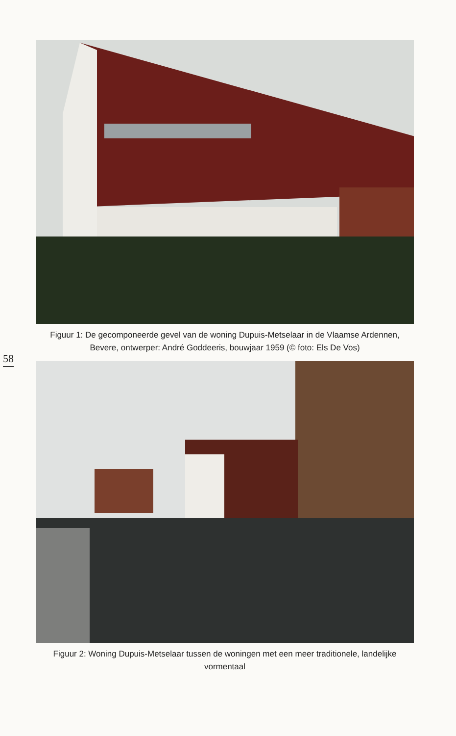Figuur 1: De gecomponeerde gevel van de woning Dupuis-Metselaar in de Vlaamse Ardennen, Bevere, ontwerper: André Goddeeris, bouwjaar 1959 (© foto: Els De Vos)
58
Figuur 2: Woning Dupuis-Metselaar tussen de woningen met een meer traditionele, landelijke vormentaal